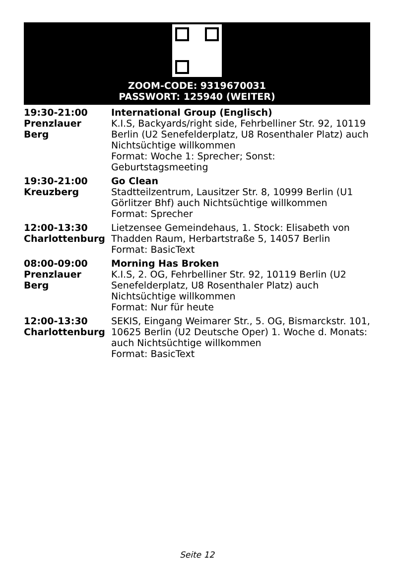ZOOM-CODE: 9319670031
PASSWORT: 125940 (WEITER)
| 19:30-21:00 Prenzlauer Berg | International Group (Englisch) K.I.S, Backyards/right side, Fehrbelliner Str. 92, 10119 Berlin (U2 Senefelderplatz, U8 Rosenthaler Platz) auch Nichtsüchtige willkommen Format: Woche 1: Sprecher; Sonst: Geburtstagsmeeting |
| 19:30-21:00 Kreuzberg | Go Clean Stadtteilzentrum, Lausitzer Str. 8, 10999 Berlin (U1 Görlitzer Bhf) auch Nichtsüchtige willkommen Format: Sprecher |
| 12:00-13:30 Charlottenburg | Lietzensee Gemeindehaus, 1. Stock: Elisabeth von Thadden Raum, Herbartstraße 5, 14057 Berlin Format: BasicText |
| 08:00-09:00 Prenzlauer Berg | Morning Has Broken K.I.S, 2. OG, Fehrbelliner Str. 92, 10119 Berlin (U2 Senefelderplatz, U8 Rosenthaler Platz) auch Nichtsüchtige willkommen Format: Nur für heute |
| 12:00-13:30 Charlottenburg | SEKIS, Eingang Weimarer Str., 5. OG, Bismarckstr. 101, 10625 Berlin (U2 Deutsche Oper) 1. Woche d. Monats: auch Nichtsüchtige willkommen Format: BasicText |
Seite 12